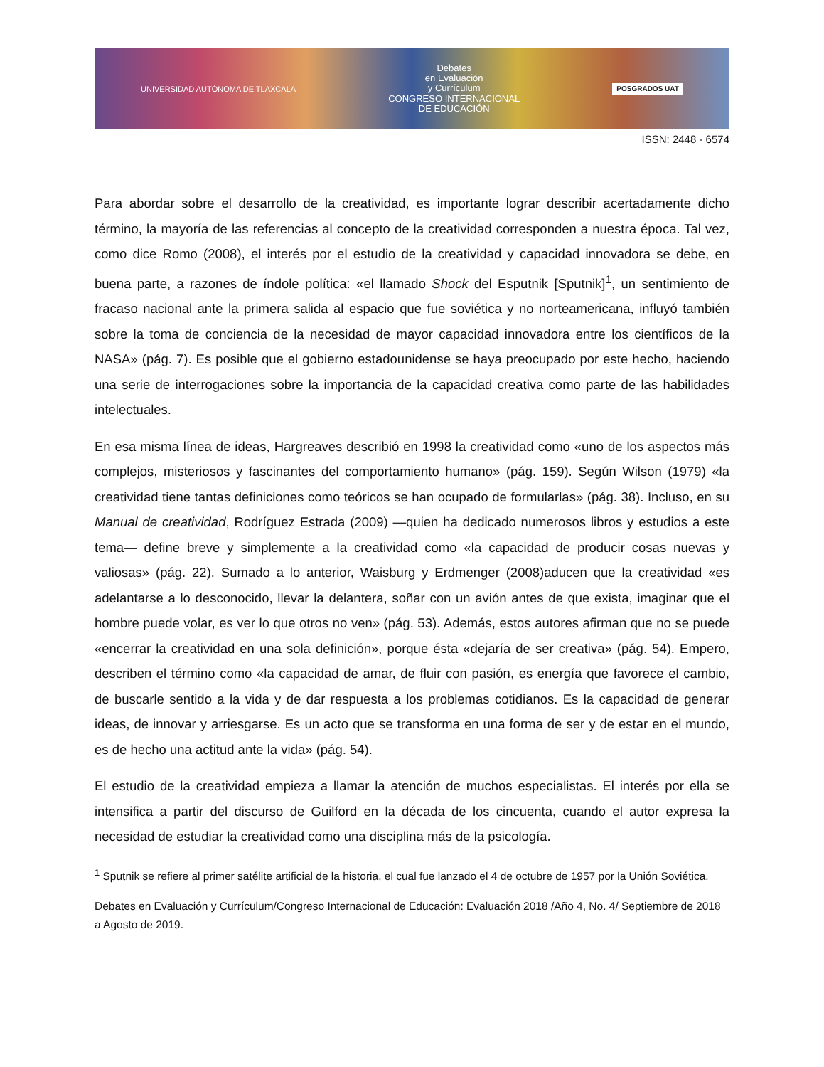UNIVERSIDAD AUTÓNOMA DE TLAXCALA Debates
en Evaluación
y Currículum
CONGRESO INTERNACIONAL
DE EDUCACIÓN POSGRADOS UAT
ISSN: 2448 - 6574
Para abordar sobre el desarrollo de la creatividad, es importante lograr describir acertadamente dicho término, la mayoría de las referencias al concepto de la creatividad corresponden a nuestra época. Tal vez, como dice Romo (2008), el interés por el estudio de la creatividad y capacidad innovadora se debe, en buena parte, a razones de índole política: «el llamado Shock del Esputnik [Sputnik]<sup>1</sup>, un sentimiento de fracaso nacional ante la primera salida al espacio que fue soviética y no norteamericana, influyó también sobre la toma de conciencia de la necesidad de mayor capacidad innovadora entre los científicos de la NASA» (pág. 7). Es posible que el gobierno estadounidense se haya preocupado por este hecho, haciendo una serie de interrogaciones sobre la importancia de la capacidad creativa como parte de las habilidades intelectuales.
En esa misma línea de ideas, Hargreaves describió en 1998 la creatividad como «uno de los aspectos más complejos, misteriosos y fascinantes del comportamiento humano» (pág. 159). Según Wilson (1979) «la creatividad tiene tantas definiciones como teóricos se han ocupado de formularlas» (pág. 38). Incluso, en su Manual de creatividad, Rodríguez Estrada (2009) —quien ha dedicado numerosos libros y estudios a este tema— define breve y simplemente a la creatividad como «la capacidad de producir cosas nuevas y valiosas» (pág. 22). Sumado a lo anterior, Waisburg y Erdmenger (2008)aducen que la creatividad «es adelantarse a lo desconocido, llevar la delantera, soñar con un avión antes de que exista, imaginar que el hombre puede volar, es ver lo que otros no ven» (pág. 53). Además, estos autores afirman que no se puede «encerrar la creatividad en una sola definición», porque ésta «dejaría de ser creativa» (pág. 54). Empero, describen el término como «la capacidad de amar, de fluir con pasión, es energía que favorece el cambio, de buscarle sentido a la vida y de dar respuesta a los problemas cotidianos. Es la capacidad de generar ideas, de innovar y arriesgarse. Es un acto que se transforma en una forma de ser y de estar en el mundo, es de hecho una actitud ante la vida» (pág. 54).
El estudio de la creatividad empieza a llamar la atención de muchos especialistas. El interés por ella se intensifica a partir del discurso de Guilford en la década de los cincuenta, cuando el autor expresa la necesidad de estudiar la creatividad como una disciplina más de la psicología.
<sup>1</sup> Sputnik se refiere al primer satélite artificial de la historia, el cual fue lanzado el 4 de octubre de 1957 por la Unión Soviética.
Debates en Evaluación y Currículum/Congreso Internacional de Educación: Evaluación 2018 /Año 4, No. 4/ Septiembre de 2018 a Agosto de 2019.